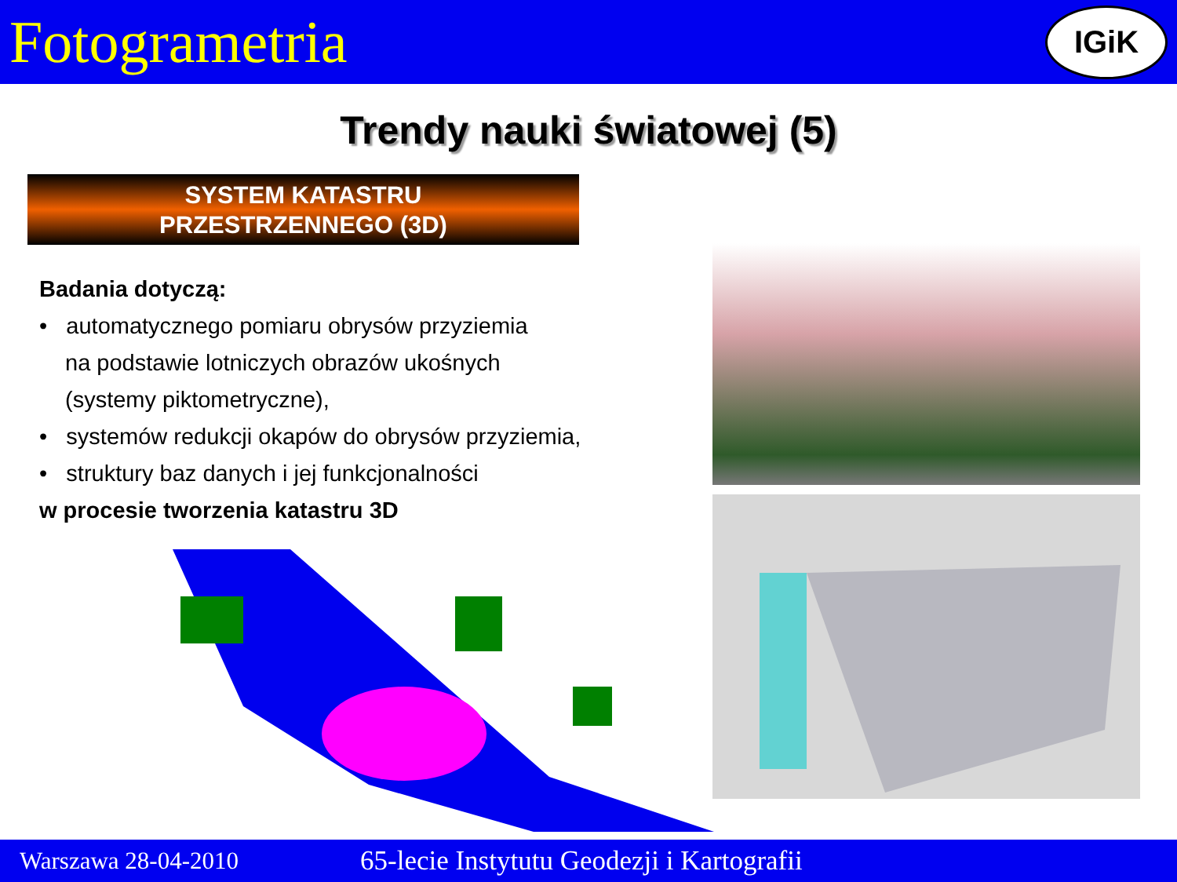Fotogrametria
IGiK
Trendy nauki światowej (5)
SYSTEM KATASTRU
PRZESTRZENNEGO (3D)
Badania dotyczą:
• automatycznego pomiaru obrysów przyziemia
na podstawie lotniczych obrazów ukośnych
(systemy piktometryczne),
• systemów redukcji okapów do obrysów przyziemia,
• struktury baz danych i jej funkcjonalności
w procesie tworzenia katastru 3D
Warszawa 28-04-2010 65-lecie Instytutu Geodezji i Kartografii